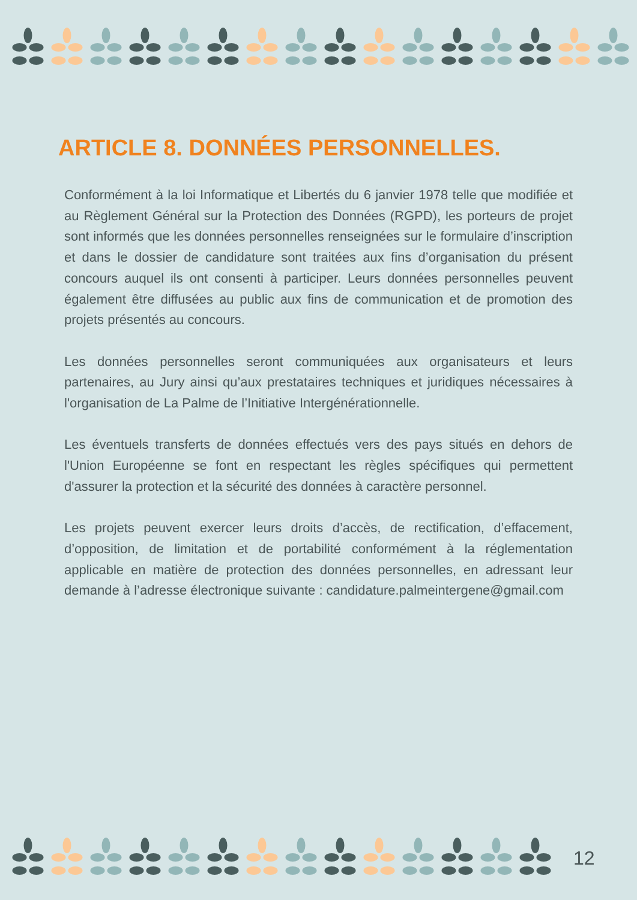ARTICLE 8. DONNÉES PERSONNELLES.
Conformément à la loi Informatique et Libertés du 6 janvier 1978 telle que modifiée et au Règlement Général sur la Protection des Données (RGPD), les porteurs de projet sont informés que les données personnelles renseignées sur le formulaire d’inscription et dans le dossier de candidature sont traitées aux fins d’organisation du présent concours auquel ils ont consenti à participer. Leurs données personnelles peuvent également être diffusées au public aux fins de communication et de promotion des projets présentés au concours.
Les données personnelles seront communiquées aux organisateurs et leurs partenaires, au Jury ainsi qu’aux prestataires techniques et juridiques nécessaires à l'organisation de La Palme de l’Initiative Intergénérationnelle.
Les éventuels transferts de données effectués vers des pays situés en dehors de l'Union Européenne se font en respectant les règles spécifiques qui permettent d'assurer la protection et la sécurité des données à caractère personnel.
Les projets peuvent exercer leurs droits d’accès, de rectification, d’effacement, d’opposition, de limitation et de portabilité conformément à la réglementation applicable en matière de protection des données personnelles, en adressant leur demande à l’adresse électronique suivante : candidature.palmeintergene@gmail.com
12